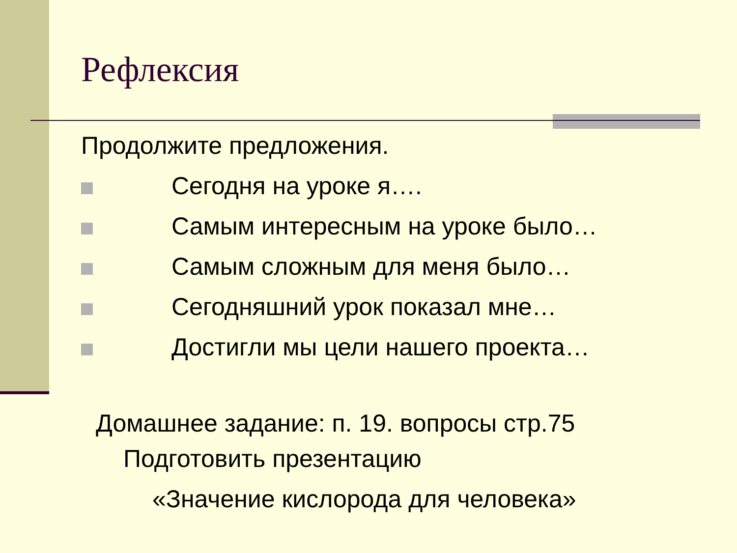Рефлексия
Продолжите предложения.
Сегодня на уроке я….
Самым интересным на уроке было…
Самым сложным для меня было…
Сегодняшний урок показал мне…
Достигли мы цели нашего проекта…
Домашнее задание: п. 19. вопросы стр.75
Подготовить презентацию
«Значение кислорода для человека»